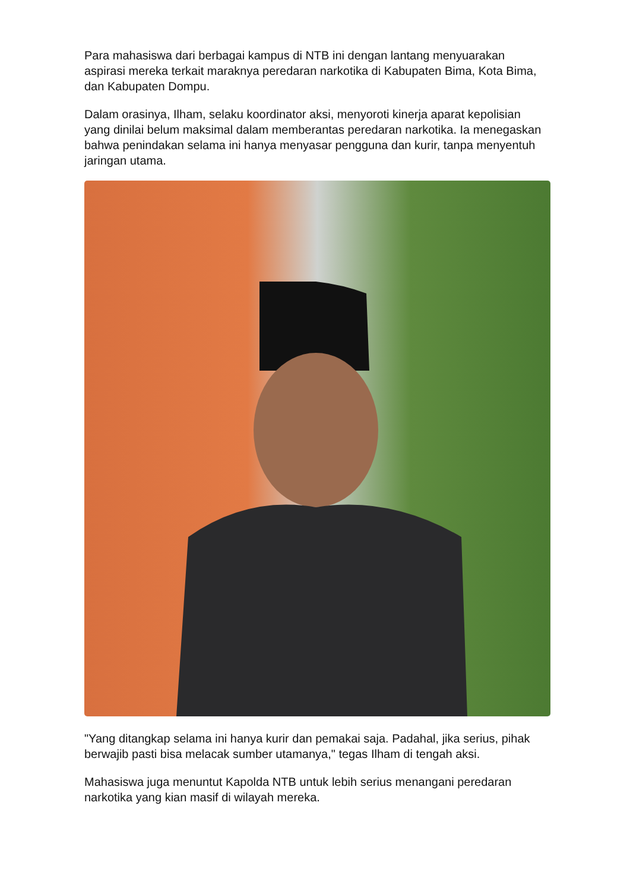Para mahasiswa dari berbagai kampus di NTB ini dengan lantang menyuarakan aspirasi mereka terkait maraknya peredaran narkotika di Kabupaten Bima, Kota Bima, dan Kabupaten Dompu.
Dalam orasinya, Ilham, selaku koordinator aksi, menyoroti kinerja aparat kepolisian yang dinilai belum maksimal dalam memberantas peredaran narkotika. Ia menegaskan bahwa penindakan selama ini hanya menyasar pengguna dan kurir, tanpa menyentuh jaringan utama.
"Yang ditangkap selama ini hanya kurir dan pemakai saja. Padahal, jika serius, pihak berwajib pasti bisa melacak sumber utamanya," tegas Ilham di tengah aksi.
Mahasiswa juga menuntut Kapolda NTB untuk lebih serius menangani peredaran narkotika yang kian masif di wilayah mereka.